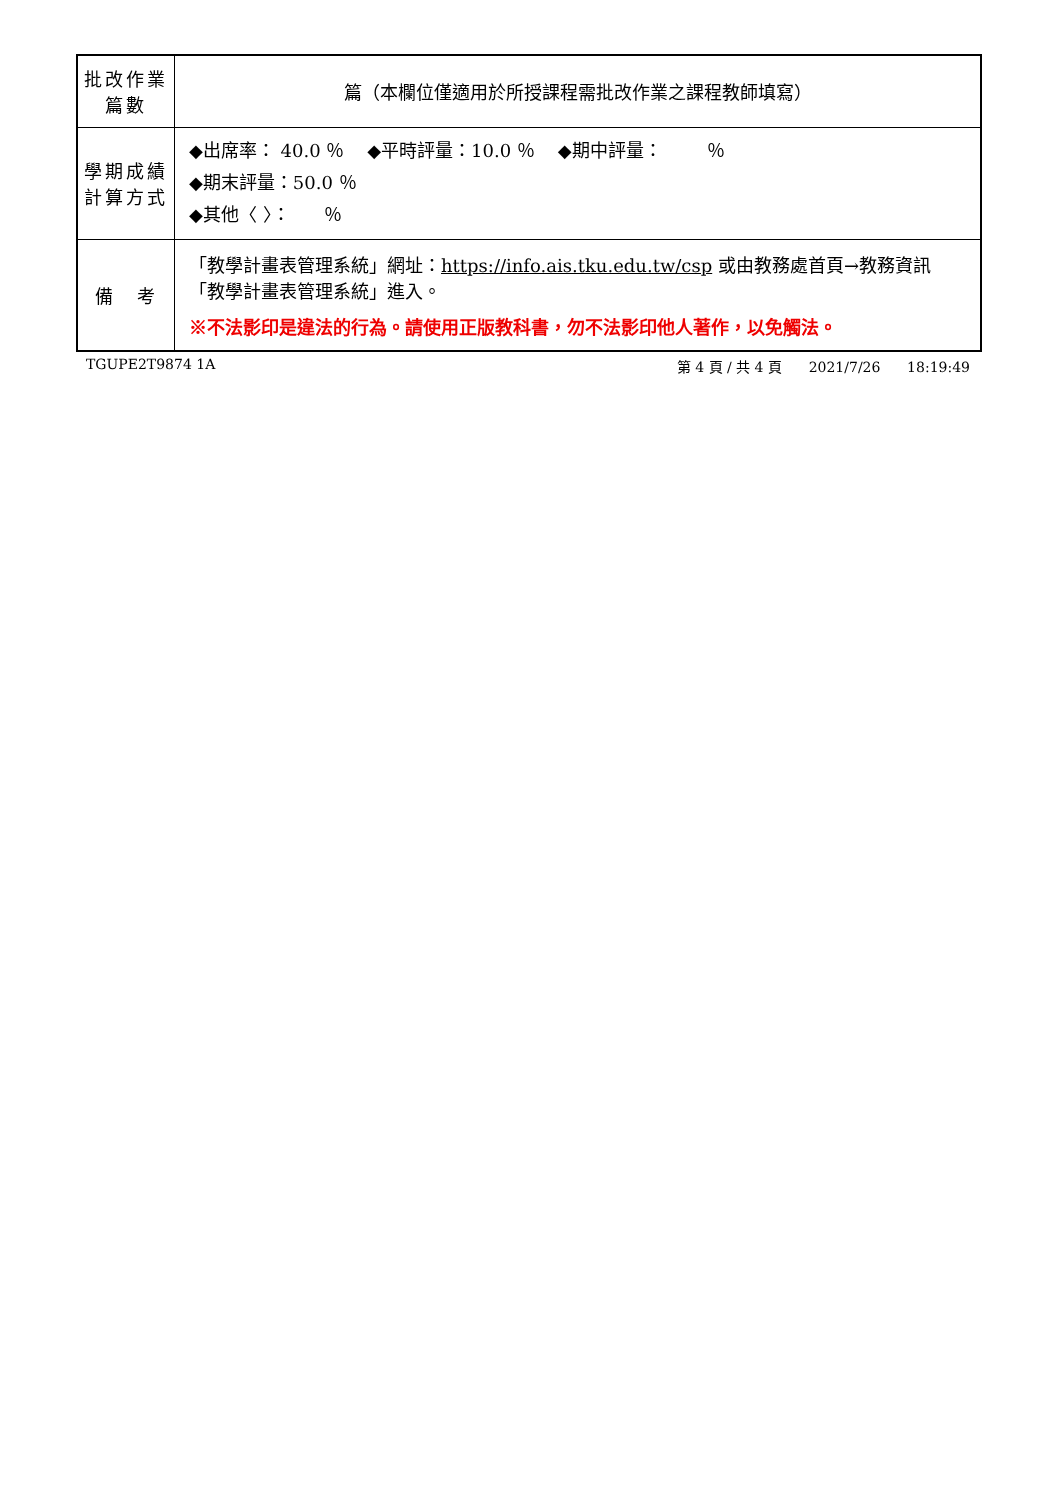| 批改作業 篇數 | 篇（本欄位僅適用於所授課程需批改作業之課程教師填寫） |
| 學期成績 計算方式 | ◆出席率： 40.0 ％ ◆平時評量：10.0 ％ ◆期中評量： ％ ◆期末評量：50.0 ％ ◆其他〈 〉： ％ |
| 備 考 | 「教學計畫表管理系統」網址： https://info.ais.tku.edu.tw/csp 或由教務處首頁→教務資訊「教學計畫表管理系統」進入。 ※不法影印是違法的行為。請使用正版教科書，勿不法影印他人著作，以免觸法。 |
TGUPE2T9874 1A 第 4 頁 / 共 4 頁 2021/7/26 18:19:49